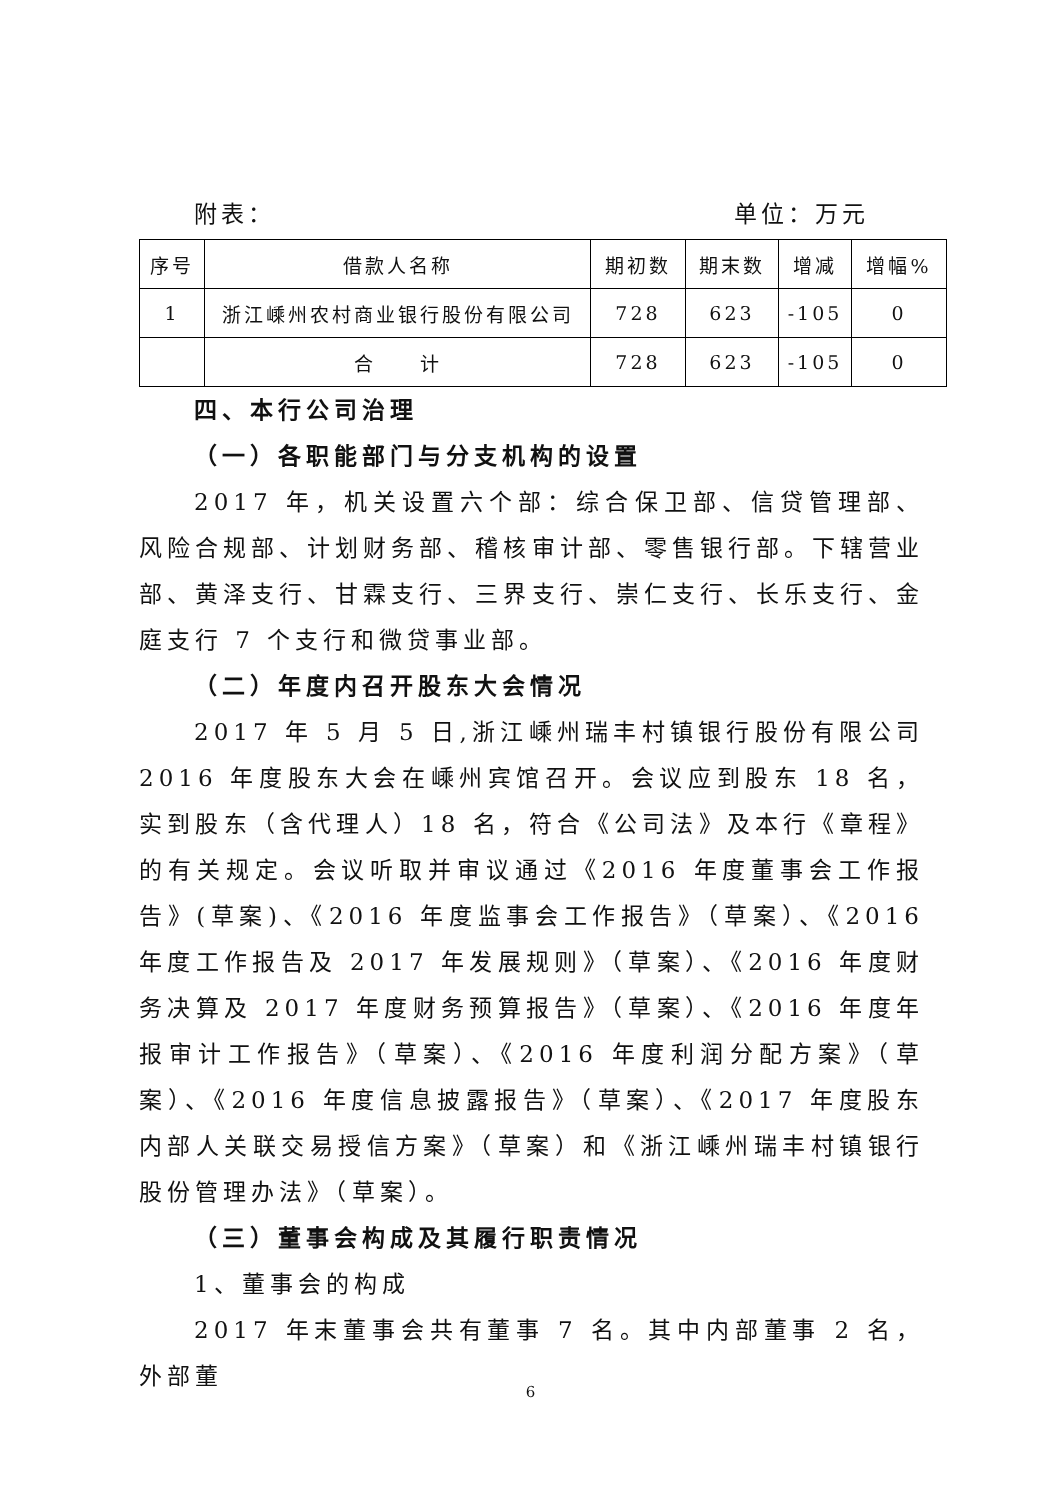附表： 单位：万元
| 序号 | 借款人名称 | 期初数 | 期末数 | 增减 | 增幅% |
| --- | --- | --- | --- | --- | --- |
| 1 | 浙江嵊州农村商业银行股份有限公司 | 728 | 623 | -105 | 0 |
| | 合 计 | 728 | 623 | -105 | 0 |
四、本行公司治理
（一）各职能部门与分支机构的设置
2017 年，机关设置六个部：综合保卫部、信贷管理部、风险合规部、计划财务部、稽核审计部、零售银行部。下辖营业部、黄泽支行、甘霖支行、三界支行、崇仁支行、长乐支行、金庭支行 7 个支行和微贷事业部。
（二）年度内召开股东大会情况
2017 年 5 月 5 日,浙江嵊州瑞丰村镇银行股份有限公司 2016 年度股东大会在嵊州宾馆召开。会议应到股东 18 名，实到股东（含代理人）18 名，符合《公司法》及本行《章程》的有关规定。会议听取并审议通过《2016 年度董事会工作报告》(草案)、《2016 年度监事会工作报告》（草案）、《2016 年度工作报告及 2017 年发展规则》（草案）、《2016 年度财务决算及 2017 年度财务预算报告》（草案）、《2016 年度年报审计工作报告》（草案）、《2016 年度利润分配方案》（草案）、《2016 年度信息披露报告》（草案）、《2017 年度股东内部人关联交易授信方案》（草案）和《浙江嵊州瑞丰村镇银行股份管理办法》（草案）。
（三）董事会构成及其履行职责情况
1、董事会的构成
2017 年末董事会共有董事 7 名。其中内部董事 2 名，外部董
6